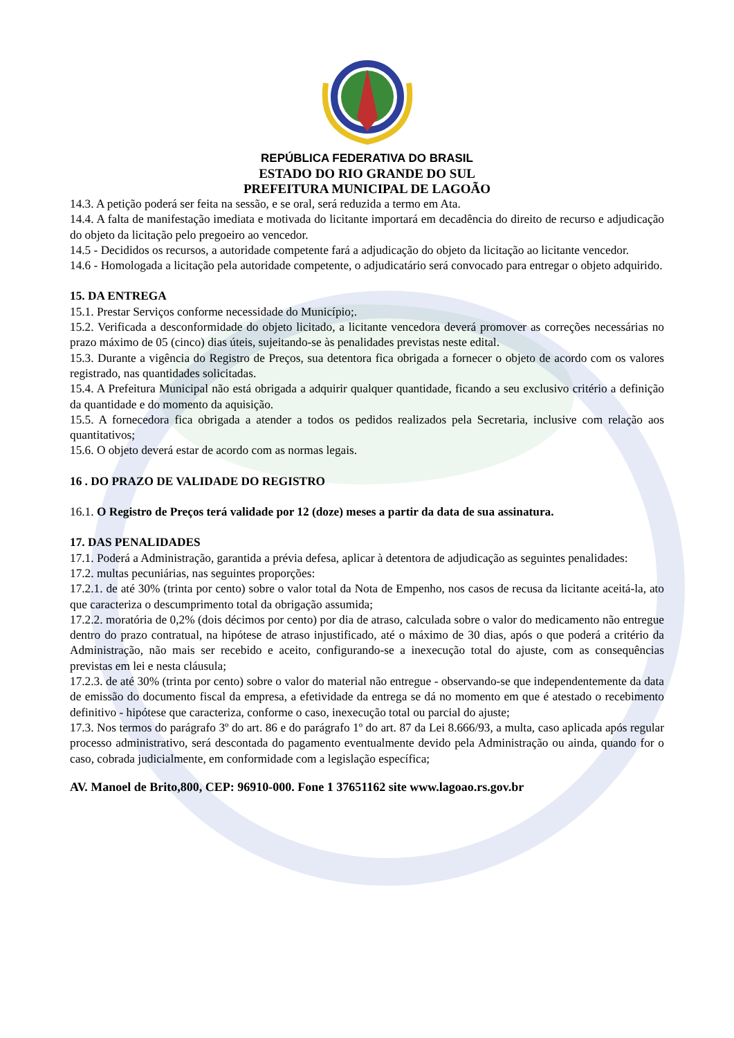REPÚBLICA FEDERATIVA DO BRASIL
ESTADO DO RIO GRANDE DO SUL
PREFEITURA MUNICIPAL DE LAGOÃO
14.3. A petição poderá ser feita na sessão, e se oral, será reduzida a termo em Ata.
14.4. A falta de manifestação imediata e motivada do licitante importará em decadência do direito de recurso e adjudicação do objeto da licitação pelo pregoeiro ao vencedor.
14.5 - Decididos os recursos, a autoridade competente fará a adjudicação do objeto da licitação ao licitante vencedor.
14.6 - Homologada a licitação pela autoridade competente, o adjudicatário será convocado para entregar o objeto adquirido.
15. DA ENTREGA
15.1. Prestar Serviços conforme necessidade do Município;.
15.2. Verificada a desconformidade do objeto licitado, a licitante vencedora deverá promover as correções necessárias no prazo máximo de 05 (cinco) dias úteis, sujeitando-se às penalidades previstas neste edital.
15.3. Durante a vigência do Registro de Preços, sua detentora fica obrigada a fornecer o objeto de acordo com os valores registrado, nas quantidades solicitadas.
15.4. A Prefeitura Municipal não está obrigada a adquirir qualquer quantidade, ficando a seu exclusivo critério a definição da quantidade e do momento da aquisição.
15.5. A fornecedora fica obrigada a atender a todos os pedidos realizados pela Secretaria, inclusive com relação aos quantitativos;
15.6. O objeto deverá estar de acordo com as normas legais.
16 . DO PRAZO DE VALIDADE DO REGISTRO
16.1. O Registro de Preços terá validade por 12 (doze) meses a partir da data de sua assinatura.
17. DAS PENALIDADES
17.1. Poderá a Administração, garantida a prévia defesa, aplicar à detentora de adjudicação as seguintes penalidades:
17.2. multas pecuniárias, nas seguintes proporções:
17.2.1. de até 30% (trinta por cento) sobre o valor total da Nota de Empenho, nos casos de recusa da licitante aceitá-la, ato que caracteriza o descumprimento total da obrigação assumida;
17.2.2. moratória de 0,2% (dois décimos por cento) por dia de atraso, calculada sobre o valor do medicamento não entregue dentro do prazo contratual, na hipótese de atraso injustificado, até o máximo de 30 dias, após o que poderá a critério da Administração, não mais ser recebido e aceito, configurando-se a inexecução total do ajuste, com as consequências previstas em lei e nesta cláusula;
17.2.3. de até 30% (trinta por cento) sobre o valor do material não entregue - observando-se que independentemente da data de emissão do documento fiscal da empresa, a efetividade da entrega se dá no momento em que é atestado o recebimento definitivo - hipótese que caracteriza, conforme o caso, inexecução total ou parcial do ajuste;
17.3. Nos termos do parágrafo 3º do art. 86 e do parágrafo 1º do art. 87 da Lei 8.666/93, a multa, caso aplicada após regular processo administrativo, será descontada do pagamento eventualmente devido pela Administração ou ainda, quando for o caso, cobrada judicialmente, em conformidade com a legislação específica;
AV. Manoel de Brito,800, CEP: 96910-000. Fone 1 37651162 site www.lagoao.rs.gov.br